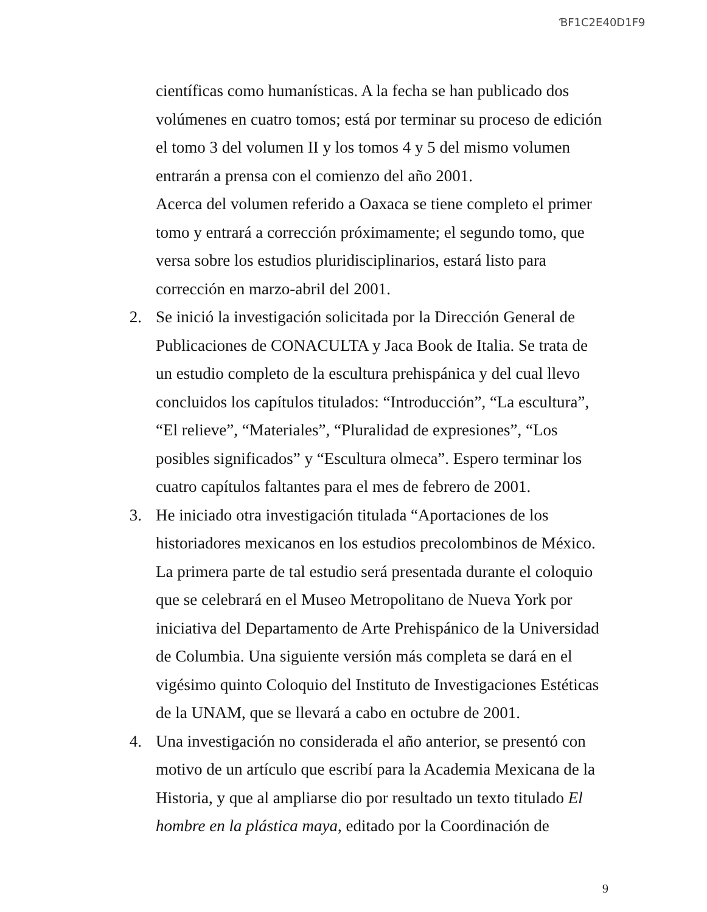ƁF1C2E40D1F9
científicas como humanísticas. A la fecha se han publicado dos volúmenes en cuatro tomos; está por terminar su proceso de edición el tomo 3 del volumen II y los tomos 4 y 5 del mismo volumen entrarán a prensa con el comienzo del año 2001.
Acerca del volumen referido a Oaxaca se tiene completo el primer tomo y entrará a corrección próximamente; el segundo tomo, que versa sobre los estudios pluridisciplinarios, estará listo para corrección en marzo-abril del 2001.
2. Se inició la investigación solicitada por la Dirección General de Publicaciones de CONACULTA y Jaca Book de Italia. Se trata de un estudio completo de la escultura prehispánica y del cual llevo concluidos los capítulos titulados: “Introducción”, “La escultura”, “El relieve”, “Materiales”, “Pluralidad de expresiones”, “Los posibles significados” y “Escultura olmeca”. Espero terminar los cuatro capítulos faltantes para el mes de febrero de 2001.
3. He iniciado otra investigación titulada “Aportaciones de los historiadores mexicanos en los estudios precolombinos de México. La primera parte de tal estudio será presentada durante el coloquio que se celebrará en el Museo Metropolitano de Nueva York por iniciativa del Departamento de Arte Prehispánico de la Universidad de Columbia. Una siguiente versión más completa se dará en el vigésimo quinto Coloquio del Instituto de Investigaciones Estéticas de la UNAM, que se llevará a cabo en octubre de 2001.
4. Una investigación no considerada el año anterior, se presentó con motivo de un artículo que escribí para la Academia Mexicana de la Historia, y que al ampliarse dio por resultado un texto titulado El hombre en la plástica maya, editado por la Coordinación de
9